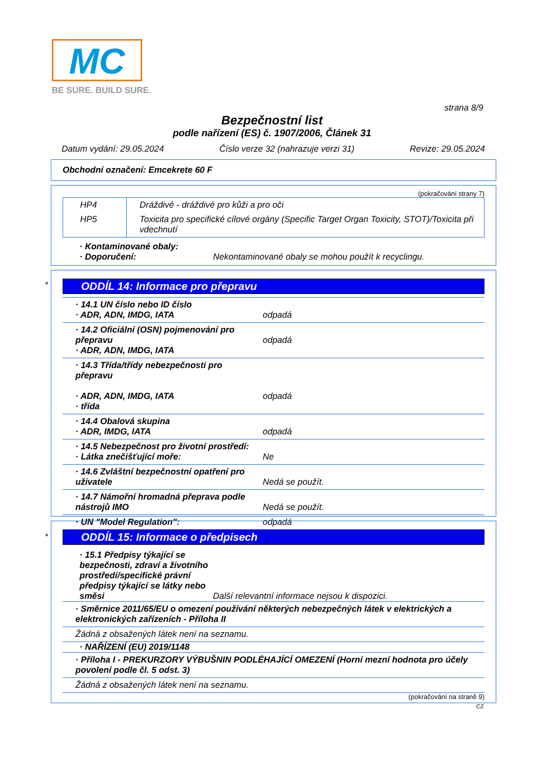MC
BE SURE. BUILD SURE.
strana 8/9
Bezpečnostní list
podle nařízení (ES) č. 1907/2006, Článek 31
Datum vydání: 29.05.2024 Číslo verze 32 (nahrazuje verzi 31) Revize: 29.05.2024
Obchodní označení: Emcekrete 60 F
(pokračování strany 7)
| HP4 | Dráždivé - dráždivé pro kůži a pro oči |
| HP5 | Toxicita pro specifické cílové orgány (Specific Target Organ Toxicity, STOT)/Toxicita při vdechnutí |
· Kontaminované obaly:
· Doporučení: Nekontaminované obaly se mohou použít k recyclingu.
*
ODDÍL 14: Informace pro přepravu
| · 14.1 UN číslo nebo ID číslo · ADR, ADN, IMDG, IATA | odpadá |
| · 14.2 Oficiální (OSN) pojmenování pro přepravu · ADR, ADN, IMDG, IATA | odpadá |
| · 14.3 Třída/třídy nebezpečnosti pro přepravu · ADR, ADN, IMDG, IATA · třída | odpadá |
| · 14.4 Obalová skupina · ADR, IMDG, IATA | odpadá |
| · 14.5 Nebezpečnost pro životní prostředí: · Látka znečišťující moře: | Ne |
| · 14.6 Zvláštní bezpečnostní opatření pro uživatele | Nedá se použít. |
| · 14.7 Námořní hromadná přeprava podle nástrojů IMO | Nedá se použít. |
| · UN "Model Regulation": | odpadá |
*
ODDÍL 15: Informace o předpisech
· 15.1 Předpisy týkající se bezpečnosti, zdraví a životního prostředí/specifické právní předpisy týkající se látky nebo směsi Další relevantní informace nejsou k dispozici.
| · Směrnice 2011/65/EU o omezení používání některých nebezpečných látek v elektrických a elektronických zařízeních - Příloha II |
| Žádná z obsažených látek není na seznamu. |
· NAŘÍZENÍ (EU) 2019/1148
| · Příloha I - PREKURZORY VÝBUŠNIN PODLÉHAJÍCÍ OMEZENÍ (Horní mezní hodnota pro účely povolení podle čl. 5 odst. 3) |
| Žádná z obsažených látek není na seznamu. |
(pokračování na straně 9)
CZ